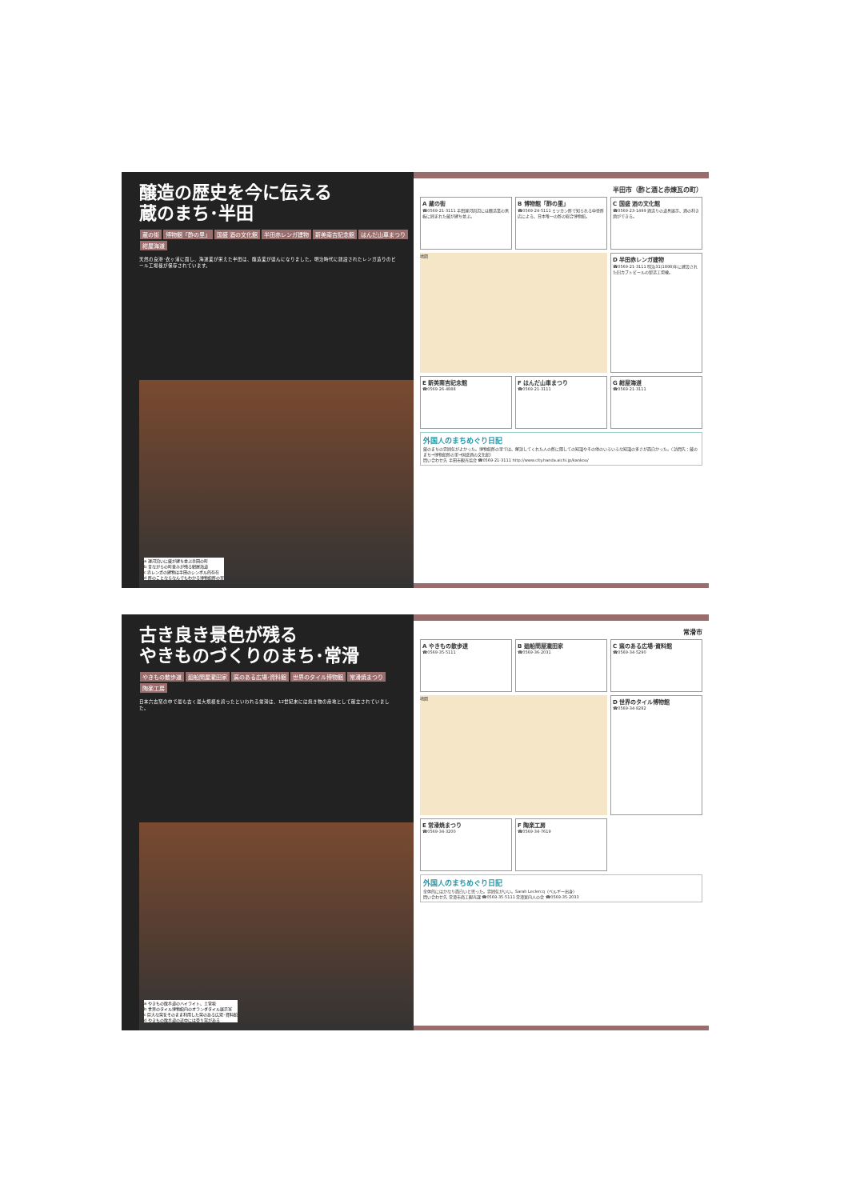醸造の歴史を今に伝える
蔵のまち･半田
蔵の街 博物館「酢の里」 国盛 酒の文化館 半田赤レンガ建物 新美南吉記念館 はんだ山車まつり 紺屋海道
天然の良港･衣ヶ浦に面し、海運業が栄えた半田は、醸造業が盛んになりました。明治時代に建設されたレンガ造りのビール工場棟が保存されています。
a 運河沿いに蔵が建ち並ぶ半田の町
b 昔ながらの町並みが残る紺屋海道
c 赤レンガの建物は半田のシンボル的存在
d 酢のことならなんでもわかる博物館酢の里
半田市（酢と酒と赤煉瓦の町）
A 蔵の街
☎0569-21-3111 半田運河周辺には醸造業の黒板に囲まれた蔵が建ち並ぶ。
B 博物館「酢の里」
☎0569-24-5111 ミツカン酢で知られる中埜酢店による、日本唯一の酢の総合博物館。
C 国盛 酒の文化館
☎0569-23-1499 酒造りの道具展示、酒の利き酒ができる。
地図
D 半田赤レンガ建物
☎0569-21-3111 明治31(1898)年に建設された旧カブトビールの製造工場棟。
E 新美南吉記念館
☎0569-26-4888
F はんだ山車まつり
☎0569-21-3111
G 紺屋海道
☎0569-21-3111
外国人のまちめぐり日記
蔵のまちの雰囲気がよかった。博物館酢の里では、解説してくれた人の酢に関しての知識やその他のいろいろな知識の多さが面白かった。（訪問先：蔵のまち→博物館酢の里→国盛酒の文化館）
問い合わせ先 半田市観光協会 ☎0569-21-3111 http://www.city.handa.aichi.jp/kankou/
古き良き景色が残る
やきものづくりのまち･常滑
やきもの散歩道 廻船問屋瀧田家 窯のある広場･資料館 世界のタイル博物館 常滑焼まつり 陶楽工房
日本六古窯の中で最も古く最大規模を誇ったといわれる常滑は、12世紀末には焼き物の産地として確立されていました。
a やきもの散歩道のハイライト、土管坂
b 世界のタイル博物館内のオランダタイル展示室
c 巨大な窯をそのまま利用した窯のある広場･資料館
d やきもの散歩道の途中には登り窯がある
常滑市
A やきもの散歩道
☎0569-35-5111
B 廻船問屋瀧田家
☎0569-36-2031
C 窯のある広場･資料館
☎0569-34-5290
地図
D 世界のタイル博物館
☎0569-34-8282
E 常滑焼まつり
☎0569-34-3200
F 陶楽工房
☎0569-34-7619
外国人のまちめぐり日記
全体的にはかなり面白いと思った。雰囲気がいい。Sarah Leclercq（ベルギー出身）
問い合わせ先 常滑市商工観光課 ☎0569-35-5111 常滑案内人の会 ☎0569-35-2033